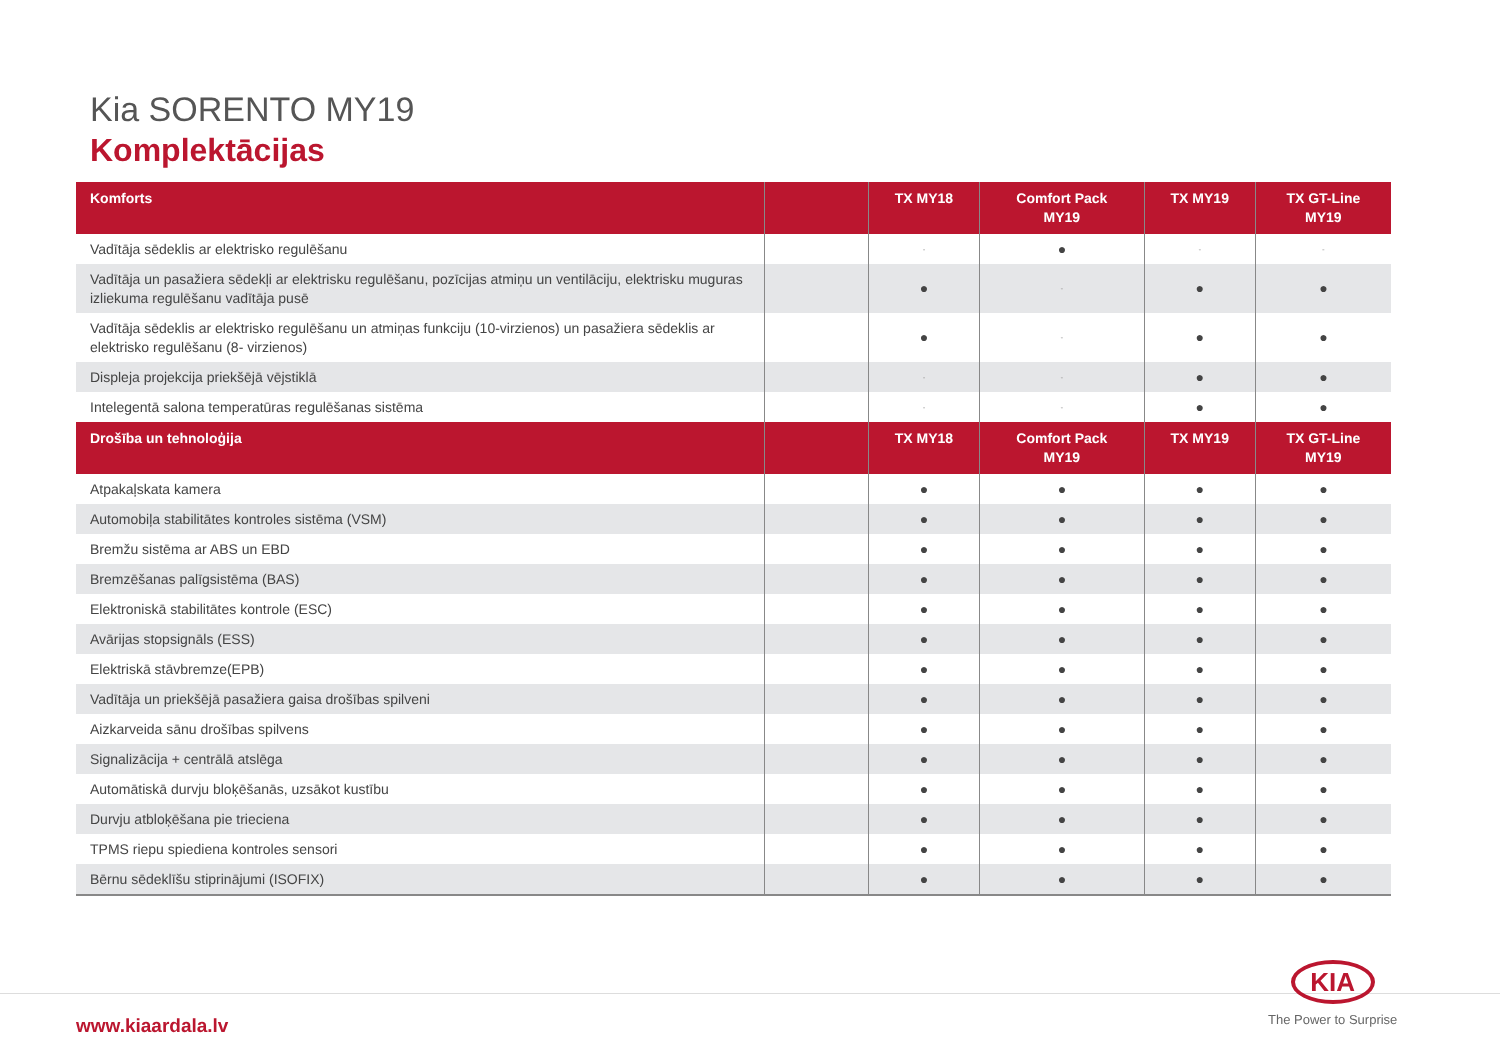Kia SORENTO MY19
Komplektācijas
| Komforts | | TX MY18 | Comfort Pack MY19 | TX MY19 | TX GT-Line MY19 |
| --- | --- | --- | --- | --- | --- |
| Vadītāja sēdeklis ar elektrisko regulēšanu | | - | ● | - | - |
| Vadītāja un pasažiera sēdekļi ar elektrisku regulēšanu, pozīcijas atmiņu un ventilāciju, elektrisku muguras izliekuma regulēšanu vadītāja pusē | | ● | - | ● | ● |
| Vadītāja sēdeklis ar elektrisko regulēšanu un atmiņas funkciju (10-virzienos) un pasažiera sēdeklis ar elektrisko regulēšanu (8- virzienos) | | ● | - | ● | ● |
| Displeja projekcija priekšējā vējstiklā | | - | - | ● | ● |
| Intelegentā salona temperatūras regulēšanas sistēma | | - | - | ● | ● |
| Drošība un tehnoloģija | | TX MY18 | Comfort Pack MY19 | TX MY19 | TX GT-Line MY19 |
| Atpakaļskata kamera | | ● | ● | ● | ● |
| Automobiļa stabilitātes kontroles sistēma (VSM) | | ● | ● | ● | ● |
| Bremžu sistēma ar ABS un EBD | | ● | ● | ● | ● |
| Bremzēšanas palīgsistēma (BAS) | | ● | ● | ● | ● |
| Elektroniskā stabilitātes kontrole (ESC) | | ● | ● | ● | ● |
| Avārijas stopsignāls (ESS) | | ● | ● | ● | ● |
| Elektriskā stāvbremze(EPB) | | ● | ● | ● | ● |
| Vadītāja un priekšējā pasažiera gaisa drošības spilveni | | ● | ● | ● | ● |
| Aizkarveida sānu drošības spilvens | | ● | ● | ● | ● |
| Signalizācija + centrālā atslēga | | ● | ● | ● | ● |
| Automātiskā durvju bloķēšanās, uzsākot kustību | | ● | ● | ● | ● |
| Durvju atbloķēšana pie trieciena | | ● | ● | ● | ● |
| TPMS riepu spiediena kontroles sensori | | ● | ● | ● | ● |
| Bērnu sēdeklīšu stiprinājumi (ISOFIX) | | ● | ● | ● | ● |
www.kiaardala.lv
KIA
The Power to Surprise